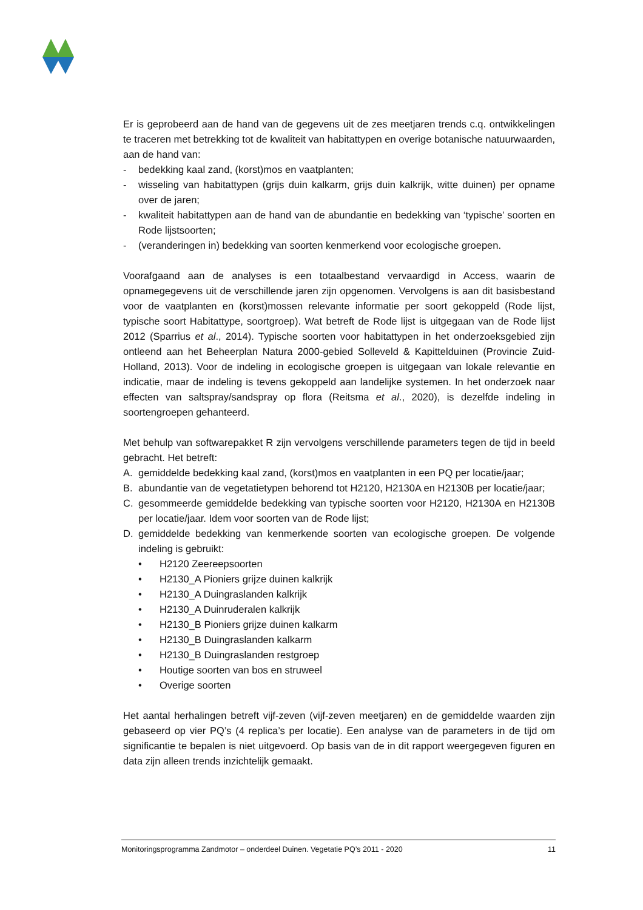Er is geprobeerd aan de hand van de gegevens uit de zes meetjaren trends c.q. ontwikkelingen te traceren met betrekking tot de kwaliteit van habitattypen en overige botanische natuurwaarden, aan de hand van:
- bedekking kaal zand, (korst)mos en vaatplanten;
- wisseling van habitattypen (grijs duin kalkarm, grijs duin kalkrijk, witte duinen) per opname over de jaren;
- kwaliteit habitattypen aan de hand van de abundantie en bedekking van ‘typische’ soorten en Rode lijstsoorten;
- (veranderingen in) bedekking van soorten kenmerkend voor ecologische groepen.
Voorafgaand aan de analyses is een totaalbestand vervaardigd in Access, waarin de opnamegegevens uit de verschillende jaren zijn opgenomen. Vervolgens is aan dit basisbestand voor de vaatplanten en (korst)mossen relevante informatie per soort gekoppeld (Rode lijst, typische soort Habitattype, soortgroep). Wat betreft de Rode lijst is uitgegaan van de Rode lijst 2012 (Sparrius et al., 2014). Typische soorten voor habitattypen in het onderzoeksgebied zijn ontleend aan het Beheerplan Natura 2000-gebied Solleveld & Kapittelduinen (Provincie Zuid-Holland, 2013). Voor de indeling in ecologische groepen is uitgegaan van lokale relevantie en indicatie, maar de indeling is tevens gekoppeld aan landelijke systemen. In het onderzoek naar effecten van saltspray/sandspray op flora (Reitsma et al., 2020), is dezelfde indeling in soortengroepen gehanteerd.
Met behulp van softwarepakket R zijn vervolgens verschillende parameters tegen de tijd in beeld gebracht. Het betreft:
A. gemiddelde bedekking kaal zand, (korst)mos en vaatplanten in een PQ per locatie/jaar;
B. abundantie van de vegetatietypen behorend tot H2120, H2130A en H2130B per locatie/jaar;
C. gesommeerde gemiddelde bedekking van typische soorten voor H2120, H2130A en H2130B per locatie/jaar. Idem voor soorten van de Rode lijst;
D. gemiddelde bedekking van kenmerkende soorten van ecologische groepen. De volgende indeling is gebruikt:
• H2120 Zeereepsoorten
• H2130_A Pioniers grijze duinen kalkrijk
• H2130_A Duingraslanden kalkrijk
• H2130_A Duinruderalen kalkrijk
• H2130_B Pioniers grijze duinen kalkarm
• H2130_B Duingraslanden kalkarm
• H2130_B Duingraslanden restgroep
• Houtige soorten van bos en struweel
• Overige soorten
Het aantal herhalingen betreft vijf-zeven (vijf-zeven meetjaren) en de gemiddelde waarden zijn gebaseerd op vier PQ’s (4 replica’s per locatie). Een analyse van de parameters in de tijd om significantie te bepalen is niet uitgevoerd. Op basis van de in dit rapport weergegeven figuren en data zijn alleen trends inzichtelijk gemaakt.
Monitoringsprogramma Zandmotor – onderdeel Duinen. Vegetatie PQ’s 2011 - 2020 11